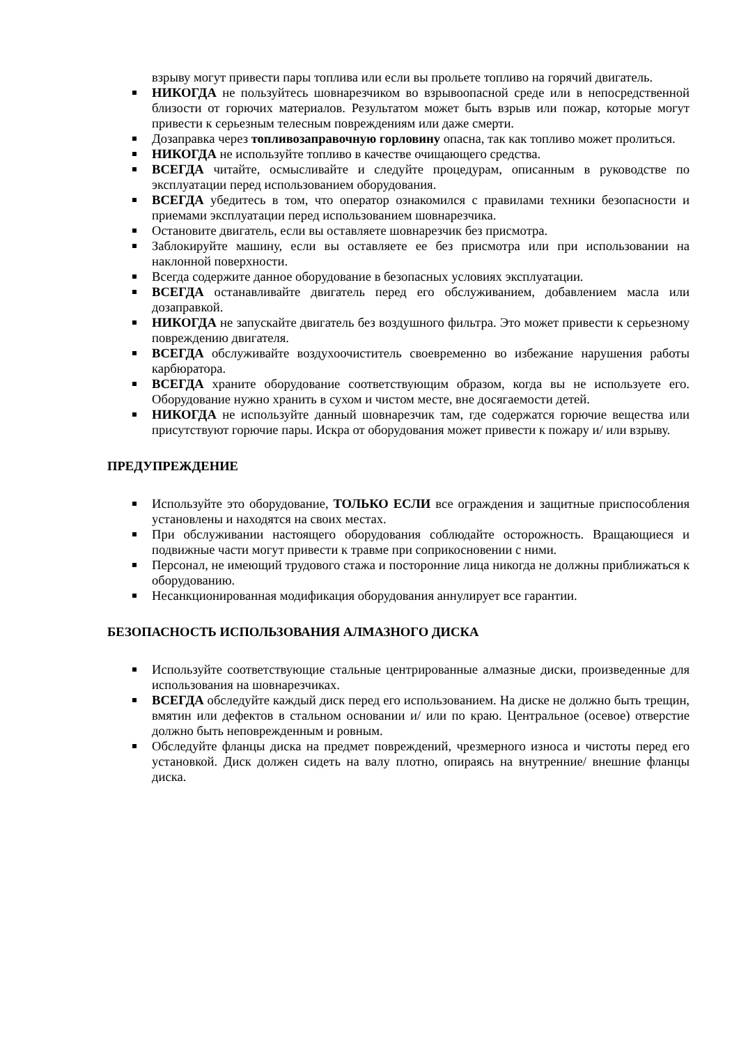взрыву могут привести пары топлива или если вы прольете топливо на горячий двигатель.
НИКОГДА не пользуйтесь шовнарезчиком во взрывоопасной среде или в непосредственной близости от горючих материалов. Результатом может быть взрыв или пожар, которые могут привести к серьезным телесным повреждениям или даже смерти.
Дозаправка через топливозаправочную горловину опасна, так как топливо может пролиться.
НИКОГДА не используйте топливо в качестве очищающего средства.
ВСЕГДА читайте, осмысливайте и следуйте процедурам, описанным в руководстве по эксплуатации перед использованием оборудования.
ВСЕГДА убедитесь в том, что оператор ознакомился с правилами техники безопасности и приемами эксплуатации перед использованием шовнарезчика.
Остановите двигатель, если вы оставляете шовнарезчик без присмотра.
Заблокируйте машину, если вы оставляете ее без присмотра или при использовании на наклонной поверхности.
Всегда содержите данное оборудование в безопасных условиях эксплуатации.
ВСЕГДА останавливайте двигатель перед его обслуживанием, добавлением масла или дозаправкой.
НИКОГДА не запускайте двигатель без воздушного фильтра. Это может привести к серьезному повреждению двигателя.
ВСЕГДА обслуживайте воздухоочиститель своевременно во избежание нарушения работы карбюратора.
ВСЕГДА храните оборудование соответствующим образом, когда вы не используете его. Оборудование нужно хранить в сухом и чистом месте, вне досягаемости детей.
НИКОГДА не используйте данный шовнарезчик там, где содержатся горючие вещества или присутствуют горючие пары. Искра от оборудования может привести к пожару и/ или взрыву.
ПРЕДУПРЕЖДЕНИЕ
Используйте это оборудование, ТОЛЬКО ЕСЛИ все ограждения и защитные приспособления установлены и находятся на своих местах.
При обслуживании настоящего оборудования соблюдайте осторожность. Вращающиеся и подвижные части могут привести к травме при соприкосновении с ними.
Персонал, не имеющий трудового стажа и посторонние лица никогда не должны приближаться к оборудованию.
Несанкционированная модификация оборудования аннулирует все гарантии.
БЕЗОПАСНОСТЬ ИСПОЛЬЗОВАНИЯ АЛМАЗНОГО ДИСКА
Используйте соответствующие стальные центрированные алмазные диски, произведенные для использования на шовнарезчиках.
ВСЕГДА обследуйте каждый диск перед его использованием. На диске не должно быть трещин, вмятин или дефектов в стальном основании и/ или по краю. Центральное (осевое) отверстие должно быть неповрежденным и ровным.
Обследуйте фланцы диска на предмет повреждений, чрезмерного износа и чистоты перед его установкой. Диск должен сидеть на валу плотно, опираясь на внутренние/ внешние фланцы диска.